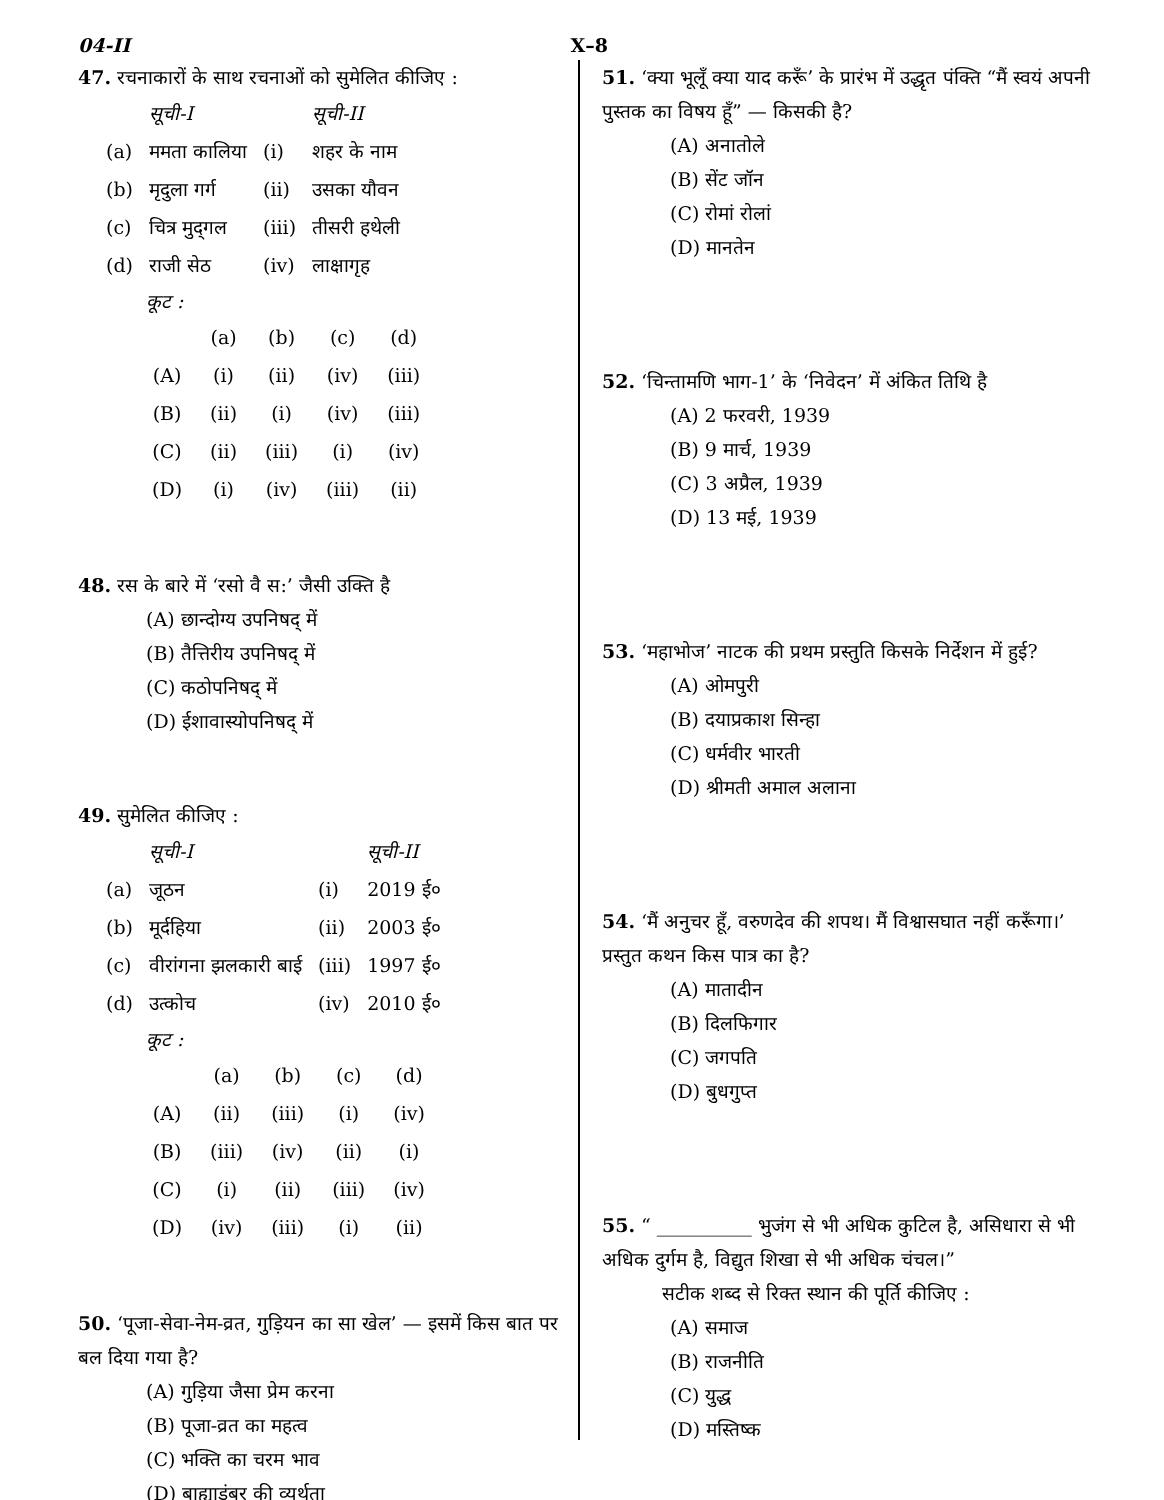04-II X–8
47. रचनाकारों के साथ रचनाओं को सुमेलित कीजिए :
| | सूची-I | | सूची-II |
| (a) | ममता कालिया | (i) | शहर के नाम |
| (b) | मृदुला गर्ग | (ii) | उसका यौवन |
| (c) | चित्र मुद्‌गल | (iii) | तीसरी हथेली |
| (d) | राजी सेठ | (iv) | लाक्षागृह |
कूट :
| | (a) | (b) | (c) | (d) |
| (A) | (i) | (ii) | (iv) | (iii) |
| (B) | (ii) | (i) | (iv) | (iii) |
| (C) | (ii) | (iii) | (i) | (iv) |
| (D) | (i) | (iv) | (iii) | (ii) |
48. रस के बारे में ‘रसो वै स:’ जैसी उक्ति है
(A) छान्दोग्य उपनिषद् में
(B) तैत्तिरीय उपनिषद् में
(C) कठोपनिषद् में
(D) ईशावास्योपनिषद् में
49. सुमेलित कीजिए :
| | सूची-I | | सूची-II |
| (a) | जूठन | (i) | 2019 ई० |
| (b) | मूर्दहिया | (ii) | 2003 ई० |
| (c) | वीरांगना झलकारी बाई | (iii) | 1997 ई० |
| (d) | उत्कोच | (iv) | 2010 ई० |
कूट :
| | (a) | (b) | (c) | (d) |
| (A) | (ii) | (iii) | (i) | (iv) |
| (B) | (iii) | (iv) | (ii) | (i) |
| (C) | (i) | (ii) | (iii) | (iv) |
| (D) | (iv) | (iii) | (i) | (ii) |
50. ‘पूजा-सेवा-नेम-व्रत, गुड़ियन का सा खेल’ — इसमें किस बात पर बल दिया गया है?
(A) गुड़िया जैसा प्रेम करना
(B) पूजा-व्रत का महत्व
(C) भक्ति का चरम भाव
(D) बाह्याडंबर की व्यर्थता
51. ‘क्या भूलूँ क्या याद करूँ’ के प्रारंभ में उद्धृत पंक्ति “मैं स्वयं अपनी पुस्तक का विषय हूँ” — किसकी है?
(A) अनातोले
(B) सेंट जॉन
(C) रोमां रोलां
(D) मानतेन
52. ‘चिन्तामणि भाग-1’ के ‘निवेदन’ में अंकित तिथि है
(A) 2 फरवरी, 1939
(B) 9 मार्च, 1939
(C) 3 अप्रैल, 1939
(D) 13 मई, 1939
53. ‘महाभोज’ नाटक की प्रथम प्रस्तुति किसके निर्देशन में हुई?
(A) ओमपुरी
(B) दयाप्रकाश सिन्हा
(C) धर्मवीर भारती
(D) श्रीमती अमाल अलाना
54. ‘मैं अनुचर हूँ, वरुणदेव की शपथ। मैं विश्वासघात नहीं करूँगा।’ प्रस्तुत कथन किस पात्र का है?
(A) मातादीन
(B) दिलफिगार
(C) जगपति
(D) बुधगुप्त
55. “ __________ भुजंग से भी अधिक कुटिल है, असिधारा से भी अधिक दुर्गम है, विद्युत शिखा से भी अधिक चंचल।”
सटीक शब्द से रिक्त स्थान की पूर्ति कीजिए :
(A) समाज
(B) राजनीति
(C) युद्ध
(D) मस्तिष्क